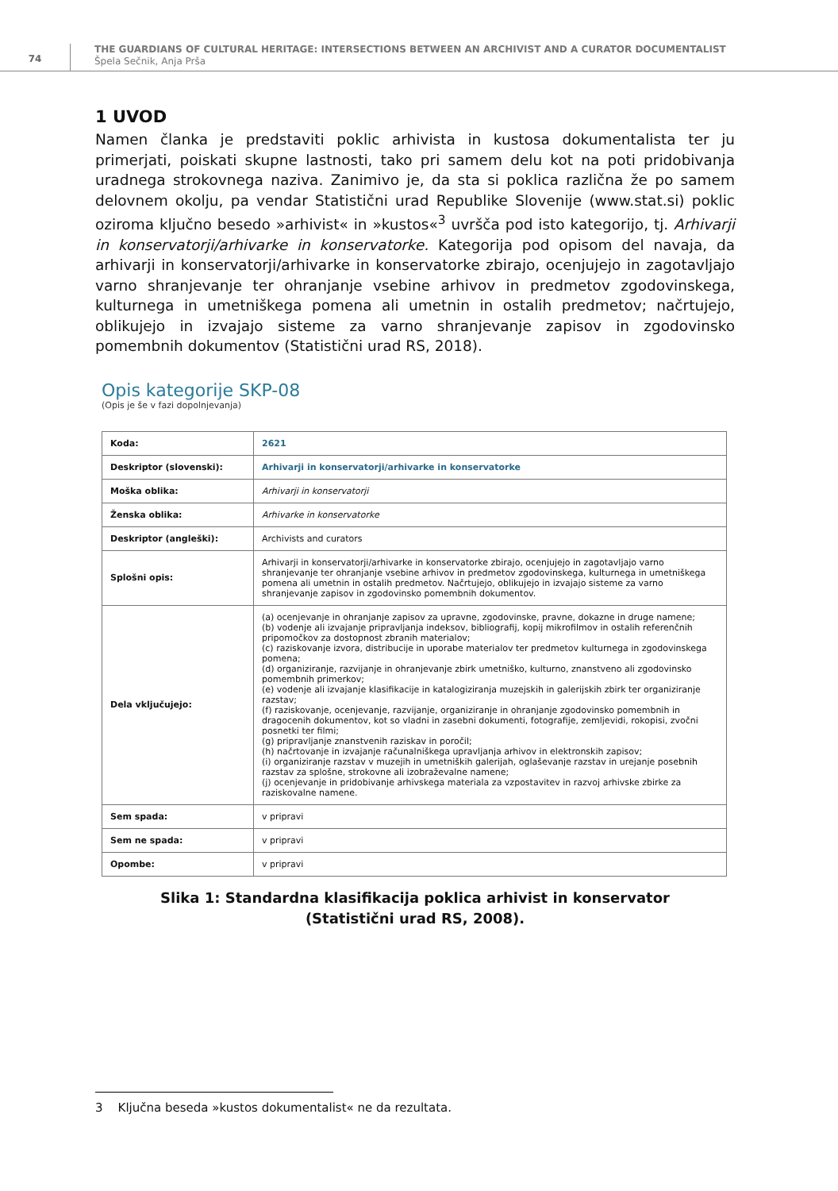74
THE GUARDIANS OF CULTURAL HERITAGE: INTERSECTIONS BETWEEN AN ARCHIVIST AND A CURATOR DOCUMENTALIST
Špela Sečnik, Anja Prša
1 UVOD
Namen članka je predstaviti poklic arhivista in kustosa dokumentalista ter ju primerjati, poiskati skupne lastnosti, tako pri samem delu kot na poti pridobivanja uradnega strokovnega naziva. Zanimivo je, da sta si poklica različna že po samem delovnem okolju, pa vendar Statistični urad Republike Slovenije (www.stat.si) poklic oziroma ključno besedo »arhivist« in »kustos«<sup>3</sup> uvršča pod isto kategorijo, tj. Arhivarji in konservatorji/arhivarke in konservatorke. Kategorija pod opisom del navaja, da arhivarji in konservatorji/arhivarke in konservatorke zbirajo, ocenjujejo in zagotavljajo varno shranjevanje ter ohranjanje vsebine arhivov in predmetov zgodovinskega, kulturnega in umetniškega pomena ali umetnin in ostalih predmetov; načrtujejo, oblikujejo in izvajajo sisteme za varno shranjevanje zapisov in zgodovinsko pomembnih dokumentov (Statistični urad RS, 2018).
Opis kategorije SKP-08
(Opis je še v fazi dopolnjevanja)
| Koda: | 2621 |
| Deskriptor (slovenski): | Arhivarji in konservatorji/arhivarke in konservatorke |
| Moška oblika: | Arhivarji in konservatorji |
| Ženska oblika: | Arhivarke in konservatorke |
| Deskriptor (angleški): | Archivists and curators |
| Splošni opis: | Arhivarji in konservatorji/arhivarke in konservatorke zbirajo, ocenjujejo in zagotavljajo varno shranjevanje ter ohranjanje vsebine arhivov in predmetov zgodovinskega, kulturnega in umetniškega pomena ali umetnin in ostalih predmetov. Načrtujejo, oblikujejo in izvajajo sisteme za varno shranjevanje zapisov in zgodovinsko pomembnih dokumentov. |
| Dela vključujejo: | (a) ocenjevanje in ohranjanje zapisov za upravne, zgodovinske, pravne, dokazne in druge namene; (b) vodenje ali izvajanje pripravljanja indeksov, bibliografij, kopij mikrofilmov in ostalih referenčnih pripomočkov za dostopnost zbranih materialov; (c) raziskovanje izvora, distribucije in uporabe materialov ter predmetov kulturnega in zgodovinskega pomena; (d) organiziranje, razvijanje in ohranjevanje zbirk umetniško, kulturno, znanstveno ali zgodovinsko pomembnih primerkov; (e) vodenje ali izvajanje klasifikacije in katalogiziranja muzejskih in galerijskih zbirk ter organiziranje razstav; (f) raziskovanje, ocenjevanje, razvijanje, organiziranje in ohranjanje zgodovinsko pomembnih in dragocenih dokumentov, kot so vladni in zasebni dokumenti, fotografije, zemljevidi, rokopisi, zvočni posnetki ter filmi; (g) pripravljanje znanstvenih raziskav in poročil; (h) načrtovanje in izvajanje računalniškega upravljanja arhivov in elektronskih zapisov; (i) organiziranje razstav v muzejih in umetniških galerijah, oglaševanje razstav in urejanje posebnih razstav za splošne, strokovne ali izobraževalne namene; (j) ocenjevanje in pridobivanje arhivskega materiala za vzpostavitev in razvoj arhivske zbirke za raziskovalne namene. |
| Sem spada: | v pripravi |
| Sem ne spada: | v pripravi |
| Opombe: | v pripravi |
Slika 1: Standardna klasifikacija poklica arhivist in konservator
(Statistični urad RS, 2008).
3 Ključna beseda »kustos dokumentalist« ne da rezultata.